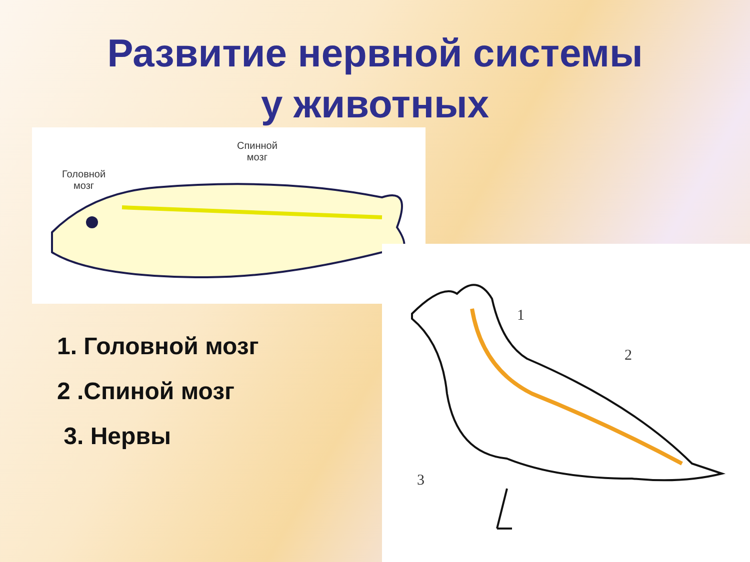Развитие нервной системы
у животных
Спинной
мозг
Головной
мозг
1
2
3
1. Головной мозг
2 .Спиной мозг
3. Нервы